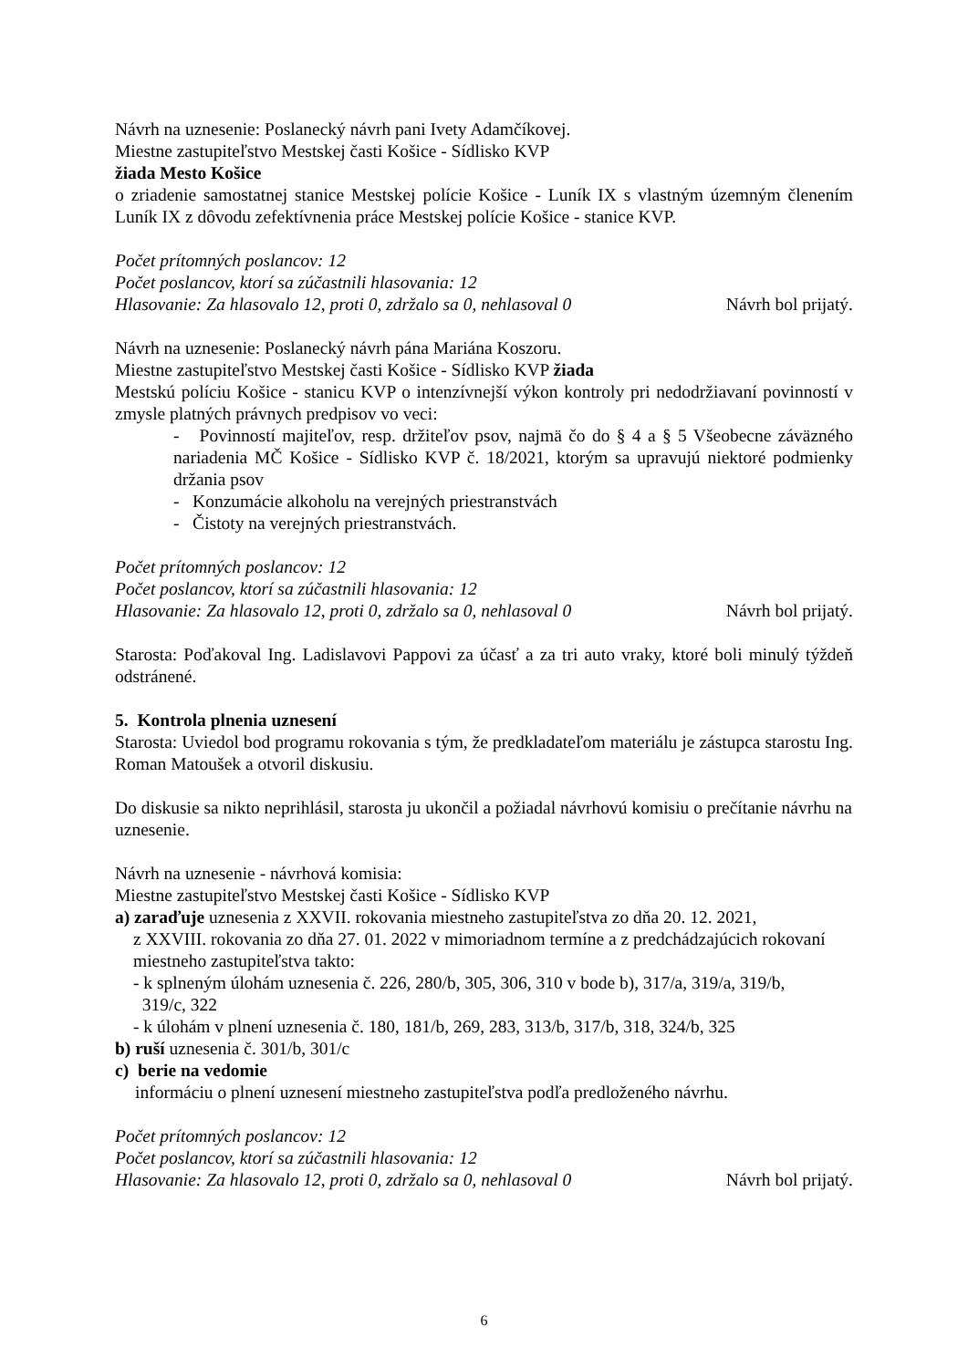Návrh na uznesenie: Poslanecký návrh pani Ivety Adamčíkovej.
Miestne zastupiteľstvo Mestskej časti Košice - Sídlisko KVP
žiada Mesto Košice
o zriadenie samostatnej stanice Mestskej polície Košice - Luník IX s vlastným územným členením Luník IX z dôvodu zefektívnenia práce Mestskej polície Košice - stanice KVP.
Počet prítomných poslancov: 12
Počet poslancov, ktorí sa zúčastnili hlasovania: 12
Hlasovanie: Za hlasovalo 12, proti 0, zdržalo sa 0, nehlasoval 0 Návrh bol prijatý.
Návrh na uznesenie: Poslanecký návrh pána Mariána Koszoru.
Miestne zastupiteľstvo Mestskej časti Košice - Sídlisko KVP žiada
Mestskú políciu Košice - stanicu KVP o intenzívnejší výkon kontroly pri nedodržiavaní povinností v zmysle platných právnych predpisov vo veci:
- Povinností majiteľov, resp. držiteľov psov, najmä čo do § 4 a § 5 Všeobecne záväzného nariadenia MČ Košice - Sídlisko KVP č. 18/2021, ktorým sa upravujú niektoré podmienky držania psov
- Konzumácie alkoholu na verejných priestranstvách
- Čistoty na verejných priestranstvách.
Počet prítomných poslancov: 12
Počet poslancov, ktorí sa zúčastnili hlasovania: 12
Hlasovanie: Za hlasovalo 12, proti 0, zdržalo sa 0, nehlasoval 0 Návrh bol prijatý.
Starosta: Poďakoval Ing. Ladislavovi Pappovi za účasť a za tri auto vraky, ktoré boli minulý týždeň odstránené.
5. Kontrola plnenia uznesení
Starosta: Uviedol bod programu rokovania s tým, že predkladateľom materiálu je zástupca starostu Ing. Roman Matoušek a otvoril diskusiu.
Do diskusie sa nikto neprihlásil, starosta ju ukončil a požiadal návrhovú komisiu o prečítanie návrhu na uznesenie.
Návrh na uznesenie - návrhová komisia:
Miestne zastupiteľstvo Mestskej časti Košice - Sídlisko KVP
a) zaraďuje uznesenia z XXVII. rokovania miestneho zastupiteľstva zo dňa 20. 12. 2021,
z XXVIII. rokovania zo dňa 27. 01. 2022 v mimoriadnom termíne a z predchádzajúcich rokovaní miestneho zastupiteľstva takto:
- k splneným úlohám uznesenia č. 226, 280/b, 305, 306, 310 v bode b), 317/a, 319/a, 319/b,
319/c, 322
- k úlohám v plnení uznesenia č. 180, 181/b, 269, 283, 313/b, 317/b, 318, 324/b, 325
b) ruší uznesenia č. 301/b, 301/c
c) berie na vedomie
informáciu o plnení uznesení miestneho zastupiteľstva podľa predloženého návrhu.
Počet prítomných poslancov: 12
Počet poslancov, ktorí sa zúčastnili hlasovania: 12
Hlasovanie: Za hlasovalo 12, proti 0, zdržalo sa 0, nehlasoval 0 Návrh bol prijatý.
6